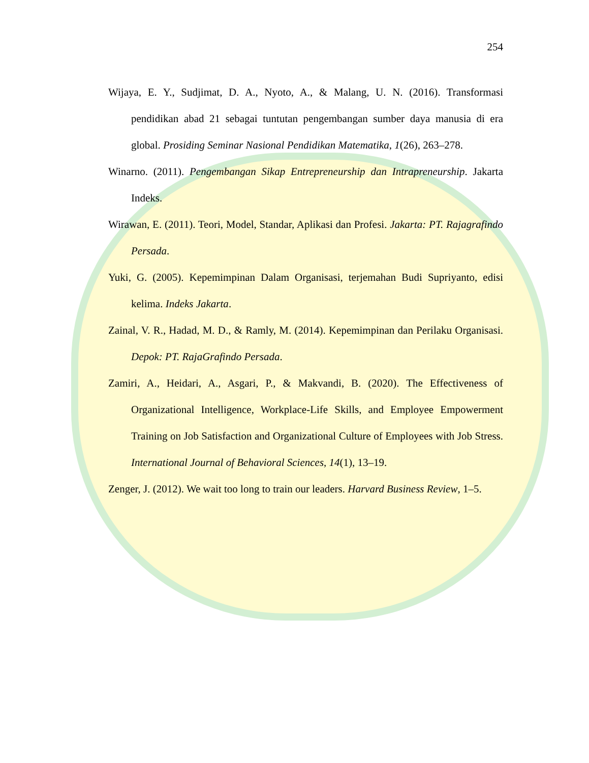254
Wijaya, E. Y., Sudjimat, D. A., Nyoto, A., & Malang, U. N. (2016). Transformasi pendidikan abad 21 sebagai tuntutan pengembangan sumber daya manusia di era global. Prosiding Seminar Nasional Pendidikan Matematika, 1(26), 263–278.
Winarno. (2011). Pengembangan Sikap Entrepreneurship dan Intrapreneurship. Jakarta Indeks.
Wirawan, E. (2011). Teori, Model, Standar, Aplikasi dan Profesi. Jakarta: PT. Rajagrafindo Persada.
Yuki, G. (2005). Kepemimpinan Dalam Organisasi, terjemahan Budi Supriyanto, edisi kelima. Indeks Jakarta.
Zainal, V. R., Hadad, M. D., & Ramly, M. (2014). Kepemimpinan dan Perilaku Organisasi. Depok: PT. RajaGrafindo Persada.
Zamiri, A., Heidari, A., Asgari, P., & Makvandi, B. (2020). The Effectiveness of Organizational Intelligence, Workplace-Life Skills, and Employee Empowerment Training on Job Satisfaction and Organizational Culture of Employees with Job Stress. International Journal of Behavioral Sciences, 14(1), 13–19.
Zenger, J. (2012). We wait too long to train our leaders. Harvard Business Review, 1–5.